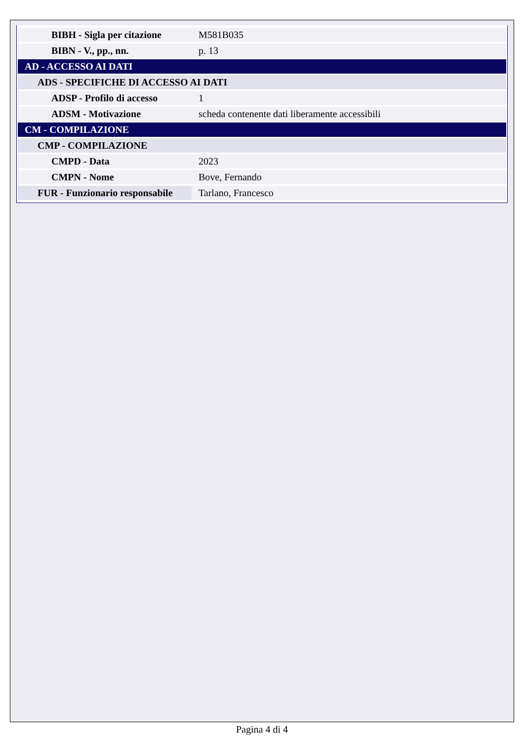| BIBH - Sigla per citazione | M581B035 |
| BIBN - V., pp., nn. | p. 13 |
| AD - ACCESSO AI DATI | |
| ADS - SPECIFICHE DI ACCESSO AI DATI | |
| ADSP - Profilo di accesso | 1 |
| ADSM - Motivazione | scheda contenente dati liberamente accessibili |
| CM - COMPILAZIONE | |
| CMP - COMPILAZIONE | |
| CMPD - Data | 2023 |
| CMPN - Nome | Bove, Fernando |
| FUR - Funzionario responsabile | Tarlano, Francesco |
Pagina 4 di 4